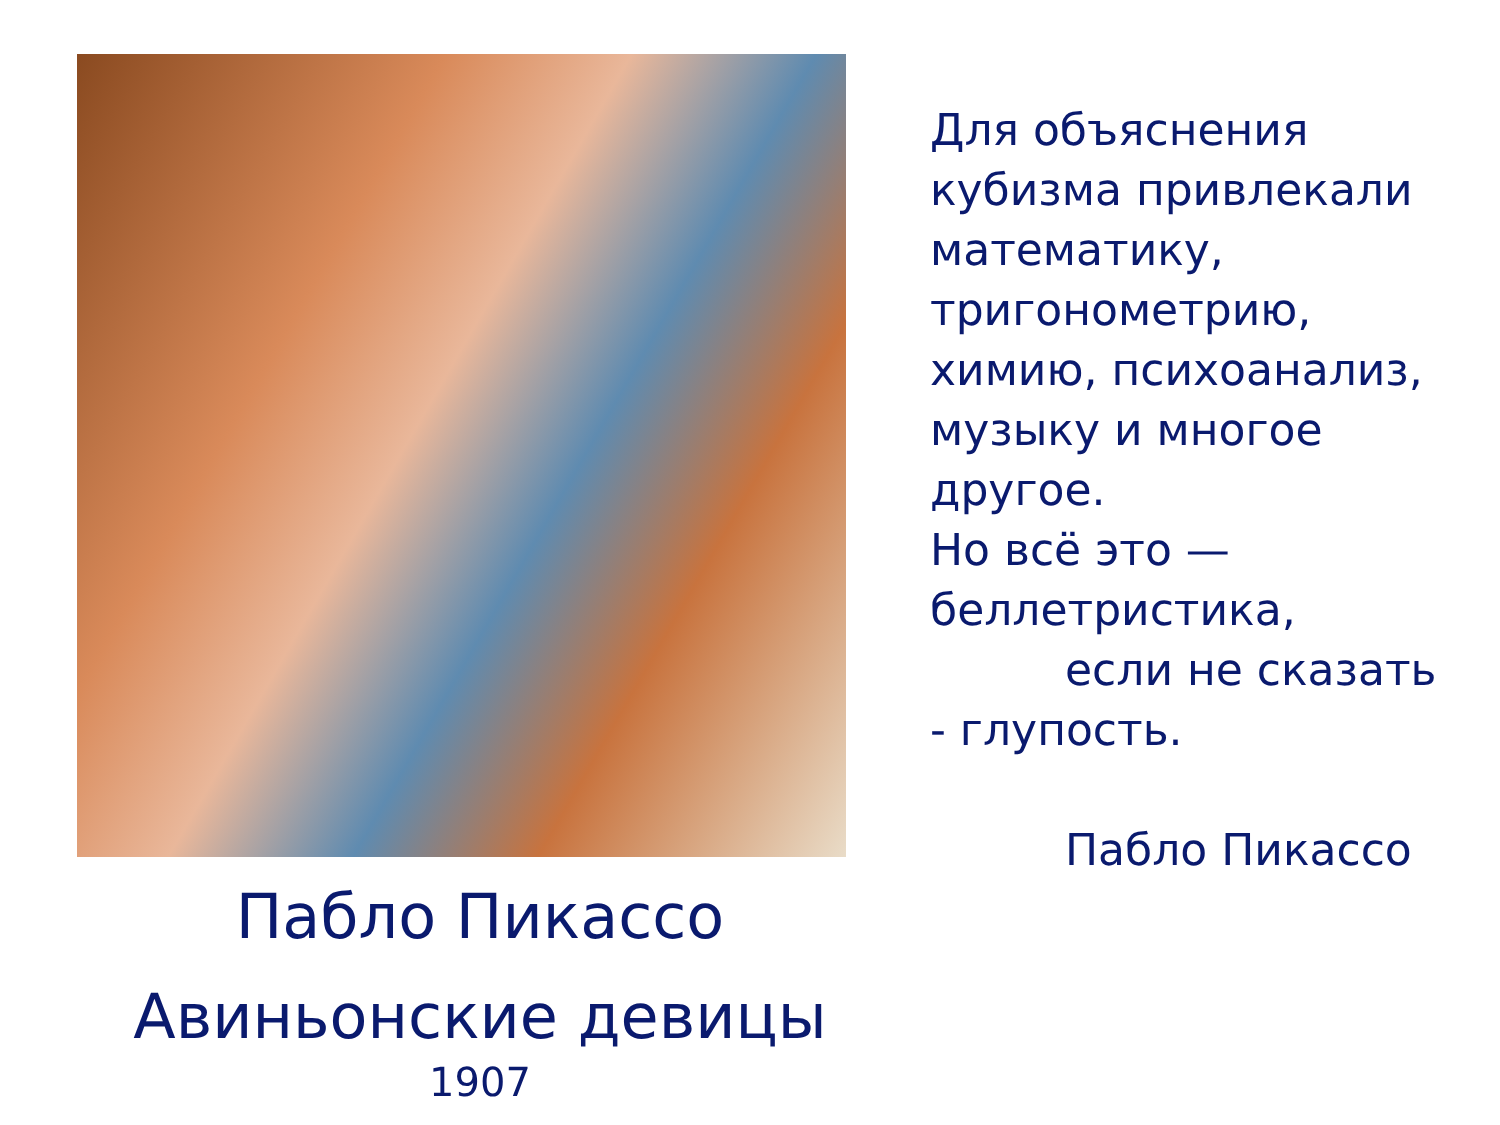Пабло Пикассо
Авиньонские девицы
1907
Для объяснения кубизма привлекали математику, тригонометрию, химию, психоанализ, музыку и многое другое.
Но всё это — беллетристика,
если не сказать
- глупость.
Пабло Пикассо